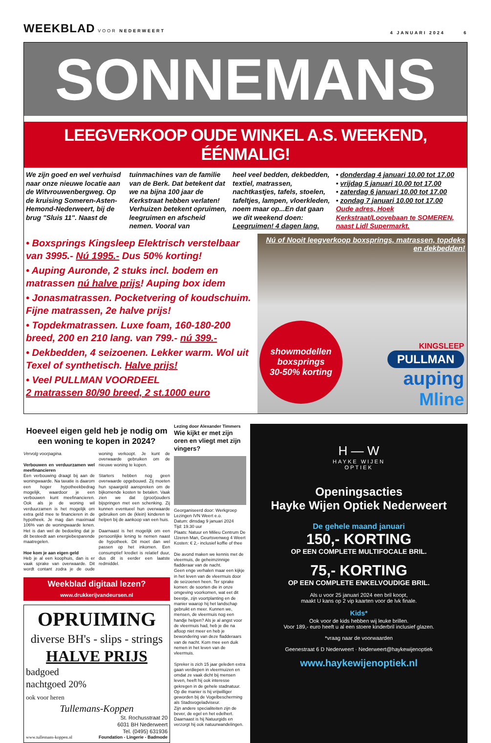WEEKBLAD VOOR NEDERWEERT
4 JANUARI 2024 6
SONNEMANS
LEEGVERKOOP OUDE WINKEL A.S. WEEKEND, ÉÉNMALIG!
We zijn goed en wel verhuisd naar onze nieuwe locatie aan de Witvrouwenbergweg. Op de kruising Someren-Asten-Hemond-Nederweert, bij de brug "Sluis 11". Naast de
tuinmachines van de familie van de Berk. Dat betekent dat we na bijna 100 jaar de Kerkstraat hebben verlaten! Verhuizen betekent opruimen, leegruimen en afscheid nemen. Vooral van
heel veel bedden, dekbedden, textiel, matrassen, nachtkastjes, tafels, stoelen, tafeltjes, lampen, vloerkleden, noem maar op...En dat gaan we dit weekend doen: Leegruimen! 4 dagen lang.
• donderdag 4 januari 10.00 tot 17.00
• vrijdag 5 januari 10.00 tot 17.00
• zaterdag 6 januari 10.00 tot 17.00
• zondag 7 januari 10.00 tot 17.00
Oude adres, Hoek Kerkstraat/Loovebaan te SOMEREN, naast Lidl Supermarkt.
• Boxsprings Kingsleep Elektrisch verstelbaar van 3995.- Nú 1995.- Dus 50% korting!
• Auping Auronde, 2 stuks incl. bodem en matrassen nú halve prijs! Auping box idem
• Jonasmatrassen. Pocketvering of koudschuim. Fijne matrassen, 2e halve prijs!
• Topdekmatrassen. Luxe foam, 160-180-200 breed, 200 en 210 lang. van 799.- nú 399.-
• Dekbedden, 4 seizoenen. Lekker warm. Wol uit Texel of synthetisch. Halve prijs!
• Veel PULLMAN VOORDEEL
2 matrassen 80/90 breed, 2 st.1000 euro
Nú of Nooit leegverkoop boxsprings, matrassen, topdeks en dekbedden!
showmodellen
boxsprings
30-50% korting
KINGSLEEP
PULLMAN
auping
Mline
Hoeveel eigen geld heb je nodig om een woning te kopen in 2024?
Vervolg voorpagina.
Verbouwen en verduurzamen wel meefinancieren
Een verbouwing draagt bij aan de woningwaarde. Na taxatie is daarom een hoger hypotheekbedrag mogelijk, waardoor je een verbouwen kunt meefinancieren. Ook als je de woning wil verduurzamen is het mogelijk om extra geld mee te financieren in de hypotheek. Je mag dan maximaal 106% van de woningwaarde lenen. Het is dan wel de bedoeling dat je dit besteedt aan energiebesparende maatregelen.
Hoe kom je aan eigen geld
Heb je al een koophuis, dan is er vaak sprake van overwaarde. Dit wordt contant zodra je de oude woning verkoopt. Je kunt de overwaarde gebruiken om de nieuwe woning te kopen.
Starters hebben nog geen overwaarde opgebouwd. Zij moeten hun spaargeld aanspreken om de bijkomende kosten te betalen. Vaak zien we dat (groot)ouders bijspringen met een schenking. Zij kunnen eventueel hun overwaarde gebruiken om de (klein) kinderen te helpen bij de aankoop van een huis.
Daarnaast is het mogelijk om een persoonlijke lening te nemen naast de hypotheek. Dit moet dan wel passen op het inkomen. Een consumptief krediet is relatief duur, dus dit is eerder een laatste redmiddel.
Weekblad digitaal lezen?
www.drukkerijvandeursen.nl
OPRUIMING
diverse BH's - slips - strings
HALVE PRIJS
badgoed
nachtgoed 20%
ook voor heren
Tullemans-Koppen
St. Rochusstraat 20
6031 BH Nederweert
Tel. (0495) 631936
www.tullemans-koppen.nl Foundation - Lingerie - Badmode
Lezing door Alexander Timmers
Wie kijkt er met zijn oren en vliegt met zijn vingers?
Georganiseerd door: Werkgroep Lezingen IVN Weert e.o.
Datum: dinsdag 9 januari 2024
Tijd: 19.30 uur
Plaats: Natuur en Milieu Centrum De IJzeren Man, Geurtsvenweg 4 Weert
Kosten: € 2,- inclusief koffie of thee
Die avond maken we kennis met de vleermuis, de geheimzinnige fladderaar van de nacht.
Geen enge verhalen maar een kijkje in het leven van de vleermuis door de seizoenen heen. Ter sprake komen: de soorten die in onze omgeving voorkomen, wat eet dit beestje, zijn voortplanting en de manier waarop hij het landschap gebruikt en meer. Kunnen we, mensen, de vleermuis nog een handje helpen? Als je al angst voor de vleermuis had, heb je die na afloop niet meer en heb je bewondering van deze fladderaars van de nacht. Kom mee een duik nemen in het leven van de vleermuis.
Spreker is zich 15 jaar geleden extra gaan verdiepen in vleermuizen en omdat ze vaak dicht bij mensen leven, heeft hij ook interesse gekregen in de gehele stadnatuur. Op die manier is hij vrijwilliger geworden bij de Vogelbescherming als Stadsvogeladviseur.
Zijn andere specialiteiten zijn de bever, de egel en het edelhert. Daarnaast is hij Natuurgids en verzorgt hij ook natuurwandelingen.
H — W
HAYKE WIJEN
OPTIEK
Openingsacties
Hayke Wijen Optiek Nederweert
De gehele maand januari
150,- KORTING
OP EEN COMPLETE MULTIFOCALE BRIL.
75,- KORTING
OP EEN COMPLETE ENKELVOUDIGE BRIL.
Als u voor 25 januari 2024 een bril koopt,
maakt U kans op 2 vip kaarten voor de lvk finale.
Kids*
Ook voor de kids hebben wij leuke brillen.
Voor 189,- euro heeft u al een stoere kinderbril inclusief glazen.
*vraag naar de voorwaarden
Geenestraat 6 D Nederweert · Nederweert@haykewijenoptiek
www.haykewijenoptiek.nl